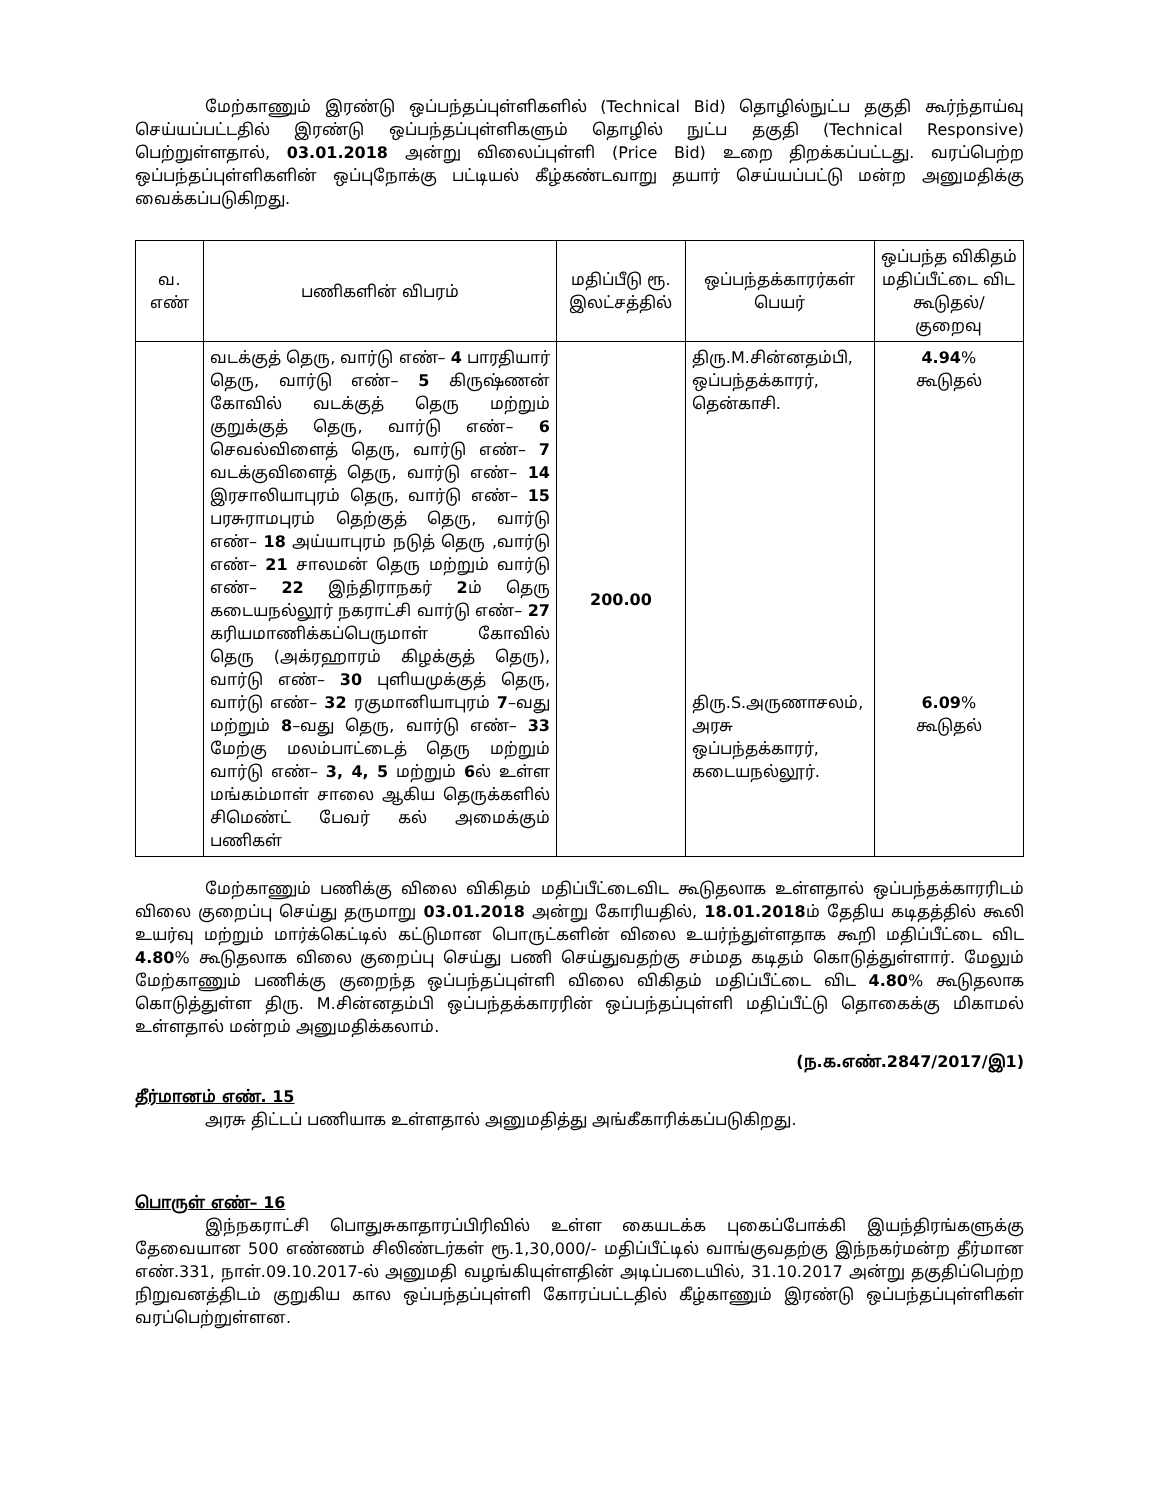மேற்காணும் இரண்டு ஒப்பந்தப்புள்ளிகளில் (Technical Bid) தொழில்நுட்ப தகுதி கூர்ந்தாய்வு செய்யப்பட்டதில் இரண்டு ஒப்பந்தப்புள்ளிகளும் தொழில் நுட்ப தகுதி (Technical Responsive) பெற்றுள்ளதால், 03.01.2018 அன்று விலைப்புள்ளி (Price Bid) உறை திறக்கப்பட்டது. வரப்பெற்ற ஒப்பந்தப்புள்ளிகளின் ஒப்புநோக்கு பட்டியல் கீழ்கண்டவாறு தயார் செய்யப்பட்டு மன்ற அனுமதிக்கு வைக்கப்படுகிறது.
| வ. எண் | பணிகளின் விபரம் | மதிப்பீடு ரூ. இலட்சத்தில் | ஒப்பந்தக்காரர்கள் பெயர் | ஒப்பந்த விகிதம் மதிப்பீட்டை விட கூடுதல்/ குறைவு |
| --- | --- | --- | --- | --- |
| | வடக்குத் தெரு, வார்டு எண்– 4 பாரதியார் தெரு, வார்டு எண்– 5 கிருஷ்ணன் கோவில் வடக்குத் தெரு மற்றும் குறுக்குத் தெரு, வார்டு எண்– 6 செவல்விளைத் தெரு, வார்டு எண்– 7 வடக்குவிளைத் தெரு, வார்டு எண்– 14 இரசாலியாபுரம் தெரு, வார்டு எண்– 15 பரசுராமபுரம் தெற்குத் தெரு, வார்டு எண்– 18 அய்யாபுரம் நடுத் தெரு ,வார்டு எண்– 21 சாலமன் தெரு மற்றும் வார்டு எண்– 22 இந்திராநகர் 2 ம் தெரு கடையநல்லூர் நகராட்சி வார்டு எண்– 27 கரியமாணிக்கப்பெருமாள் கோவில் தெரு (அக்ரஹாரம் கிழக்குத் தெரு), வார்டு எண்– 30 புளியமுக்குத் தெரு, வார்டு எண்– 32 ரகுமானியாபுரம் 7 –வது மற்றும் 8 –வது தெரு, வார்டு எண்– 33 மேற்கு மலம்பாட்டைத் தெரு மற்றும் வார்டு எண்– 3, 4, 5 மற்றும் 6 ல் உள்ள மங்கம்மாள் சாலை ஆகிய தெருக்களில் சிமெண்ட் பேவர் கல் அமைக்கும் பணிகள் | 200.00 | திரு.M.சின்னதம்பி, ஒப்பந்தக்காரர், தென்காசி. திரு.S.அருணாசலம், அரசு ஒப்பந்தக்காரர், கடையநல்லூர். | 4.94 % கூடுதல் 6.09 % கூடுதல் |
மேற்காணும் பணிக்கு விலை விகிதம் மதிப்பீட்டைவிட கூடுதலாக உள்ளதால் ஒப்பந்தக்காரரிடம் விலை குறைப்பு செய்து தருமாறு 03.01.2018 அன்று கோரியதில், 18.01.2018ம் தேதிய கடிதத்தில் கூலி உயர்வு மற்றும் மார்க்கெட்டில் கட்டுமான பொருட்களின் விலை உயர்ந்துள்ளதாக கூறி மதிப்பீட்டை விட 4.80% கூடுதலாக விலை குறைப்பு செய்து பணி செய்துவதற்கு சம்மத கடிதம் கொடுத்துள்ளார். மேலும் மேற்காணும் பணிக்கு குறைந்த ஒப்பந்தப்புள்ளி விலை விகிதம் மதிப்பீட்டை விட 4.80% கூடுதலாக கொடுத்துள்ள திரு. M.சின்னதம்பி ஒப்பந்தக்காரரின் ஒப்பந்தப்புள்ளி மதிப்பீட்டு தொகைக்கு மிகாமல் உள்ளதால் மன்றம் அனுமதிக்கலாம்.
(ந.க.எண்.2847/2017/இ1)
தீர்மானம் எண். 15
அரசு திட்டப் பணியாக உள்ளதால் அனுமதித்து அங்கீகாரிக்கப்படுகிறது.
பொருள் எண்– 16
இந்நகராட்சி பொதுசுகாதாரப்பிரிவில் உள்ள கையடக்க புகைப்போக்கி இயந்திரங்களுக்கு தேவையான 500 எண்ணம் சிலிண்டர்கள் ரூ.1,30,000/- மதிப்பீட்டில் வாங்குவதற்கு இந்நகர்மன்ற தீர்மான எண்.331, நாள்.09.10.2017-ல் அனுமதி வழங்கியுள்ளதின் அடிப்படையில், 31.10.2017 அன்று தகுதிப்பெற்ற நிறுவனத்திடம் குறுகிய கால ஒப்பந்தப்புள்ளி கோரப்பட்டதில் கீழ்காணும் இரண்டு ஒப்பந்தப்புள்ளிகள் வரப்பெற்றுள்ளன.